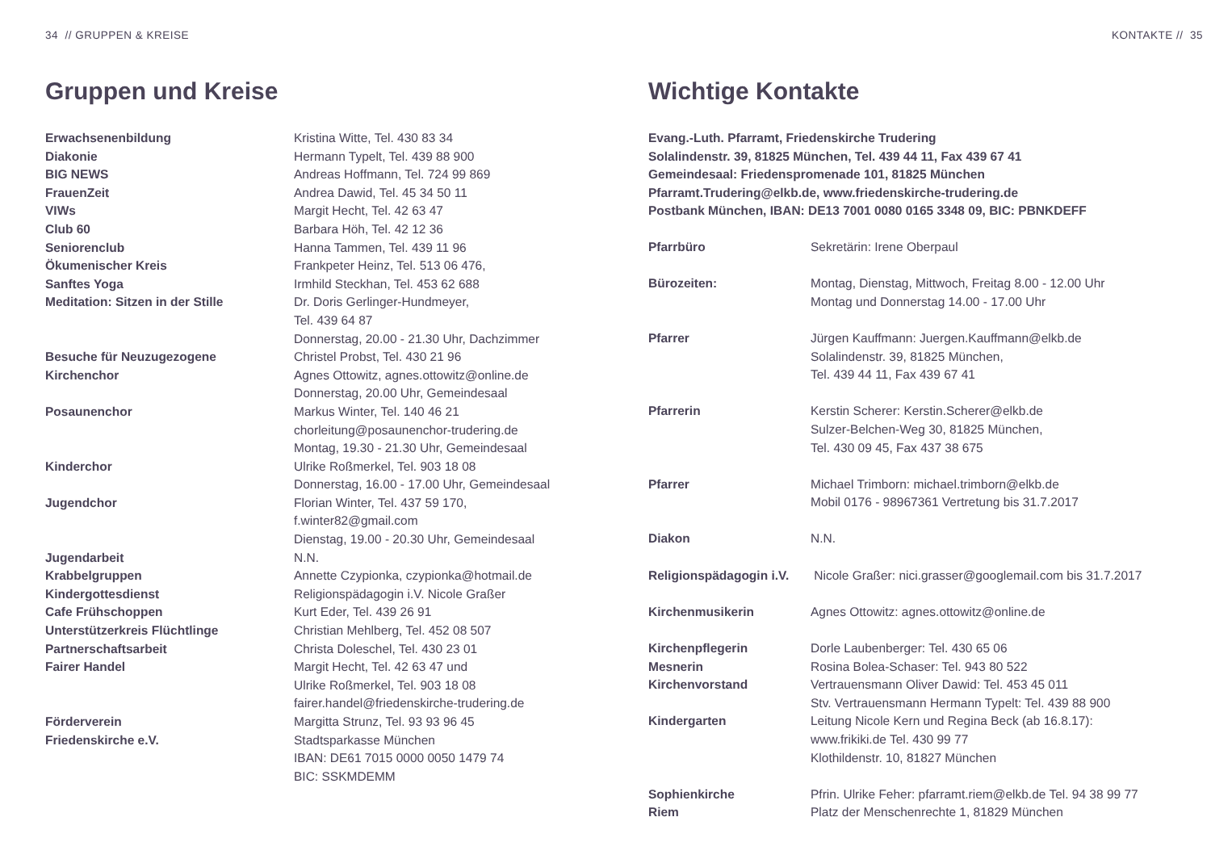34 // GRUPPEN & KREISE
Gruppen und Kreise
| Erwachsenenbildung | Kristina Witte, Tel. 430 83 34 |
| Diakonie | Hermann Typelt, Tel. 439 88 900 |
| BIG NEWS | Andreas Hoffmann, Tel. 724 99 869 |
| FrauenZeit | Andrea Dawid, Tel. 45 34 50 11 |
| VIWs | Margit Hecht, Tel. 42 63 47 |
| Club 60 | Barbara Höh, Tel. 42 12 36 |
| Seniorenclub | Hanna Tammen, Tel. 439 11 96 |
| Ökumenischer Kreis | Frankpeter Heinz, Tel. 513 06 476, |
| Sanftes Yoga | Irmhild Steckhan, Tel. 453 62 688 |
| Meditation: Sitzen in der Stille | Dr. Doris Gerlinger-Hundmeyer, Tel. 439 64 87 Donnerstag, 20.00 - 21.30 Uhr, Dachzimmer |
| Besuche für Neuzugezogene | Christel Probst, Tel. 430 21 96 |
| Kirchenchor | Agnes Ottowitz, agnes.ottowitz@online.de Donnerstag, 20.00 Uhr, Gemeindesaal |
| Posaunenchor | Markus Winter, Tel. 140 46 21 chorleitung@posaunenchor-trudering.de Montag, 19.30 - 21.30 Uhr, Gemeindesaal |
| Kinderchor | Ulrike Roßmerkel, Tel. 903 18 08 Donnerstag, 16.00 - 17.00 Uhr, Gemeindesaal |
| Jugendchor | Florian Winter, Tel. 437 59 170, f.winter82@gmail.com Dienstag, 19.00 - 20.30 Uhr, Gemeindesaal |
| Jugendarbeit | N.N. |
| Krabbelgruppen | Annette Czypionka, czypionka@hotmail.de |
| Kindergottesdienst | Religionspädagogin i.V. Nicole Graßer |
| Cafe Frühschoppen | Kurt Eder, Tel. 439 26 91 |
| Unterstützerkreis Flüchtlinge | Christian Mehlberg, Tel. 452 08 507 |
| Partnerschaftsarbeit | Christa Doleschel, Tel. 430 23 01 |
| Fairer Handel | Margit Hecht, Tel. 42 63 47 und Ulrike Roßmerkel, Tel. 903 18 08 fairer.handel@friedenskirche-trudering.de |
| Förderverein Friedenskirche e.V. | Margitta Strunz, Tel. 93 93 96 45 Stadtsparkasse München IBAN: DE61 7015 0000 0050 1479 74 BIC: SSKMDEMM |
KONTAKTE // 35
Wichtige Kontakte
Evang.-Luth. Pfarramt, Friedenskirche Trudering
Solalindenstr. 39, 81825 München, Tel. 439 44 11, Fax 439 67 41
Gemeindesaal: Friedenspromenade 101, 81825 München
Pfarramt.Trudering@elkb.de, www.friedenskirche-trudering.de
Postbank München, IBAN: DE13 7001 0080 0165 3348 09, BIC: PBNKDEFF
| Pfarrbüro | Sekretärin: Irene Oberpaul |
| Bürozeiten: | Montag, Dienstag, Mittwoch, Freitag 8.00 - 12.00 Uhr Montag und Donnerstag 14.00 - 17.00 Uhr |
| Pfarrer | Jürgen Kauffmann: Juergen.Kauffmann@elkb.de Solalindenstr. 39, 81825 München, Tel. 439 44 11, Fax 439 67 41 |
| Pfarrerin | Kerstin Scherer: Kerstin.Scherer@elkb.de Sulzer-Belchen-Weg 30, 81825 München, Tel. 430 09 45, Fax 437 38 675 |
| Pfarrer | Michael Trimborn: michael.trimborn@elkb.de Mobil 0176 - 98967361 Vertretung bis 31.7.2017 |
| Diakon | N.N. |
| Religionspädagogin i.V. | Nicole Graßer: nici.grasser@googlemail.com bis 31.7.2017 |
| Kirchenmusikerin | Agnes Ottowitz: agnes.ottowitz@online.de |
| Kirchenpflegerin | Dorle Laubenberger: Tel. 430 65 06 |
| Mesnerin | Rosina Bolea-Schaser: Tel. 943 80 522 |
| Kirchenvorstand | Vertrauensmann Oliver Dawid: Tel. 453 45 011 Stv. Vertrauensmann Hermann Typelt: Tel. 439 88 900 |
| Kindergarten | Leitung Nicole Kern und Regina Beck (ab 16.8.17): www.frikiki.de Tel. 430 99 77 Klothildenstr. 10, 81827 München |
| Sophienkirche Riem | Pfrin. Ulrike Feher: pfarramt.riem@elkb.de Tel. 94 38 99 77 Platz der Menschenrechte 1, 81829 München |